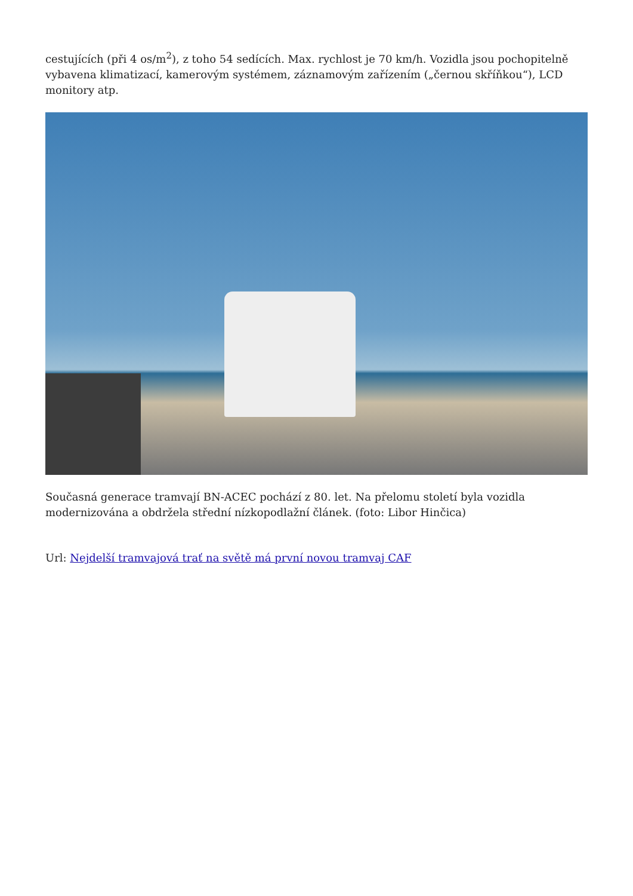cestujících (při 4 os/m<sup>2</sup>), z toho 54 sedících. Max. rychlost je 70 km/h. Vozidla jsou pochopitelně vybavena klimatizací, kamerovým systémem, záznamovým zařízením („černou skříňkou“), LCD monitory atp.
Současná generace tramvají BN-ACEC pochází z 80. let. Na přelomu století byla vozidla modernizována a obdržela střední nízkopodlažní článek. (foto: Libor Hinčica)
Url: Nejdelší tramvajová trať na světě má první novou tramvaj CAF